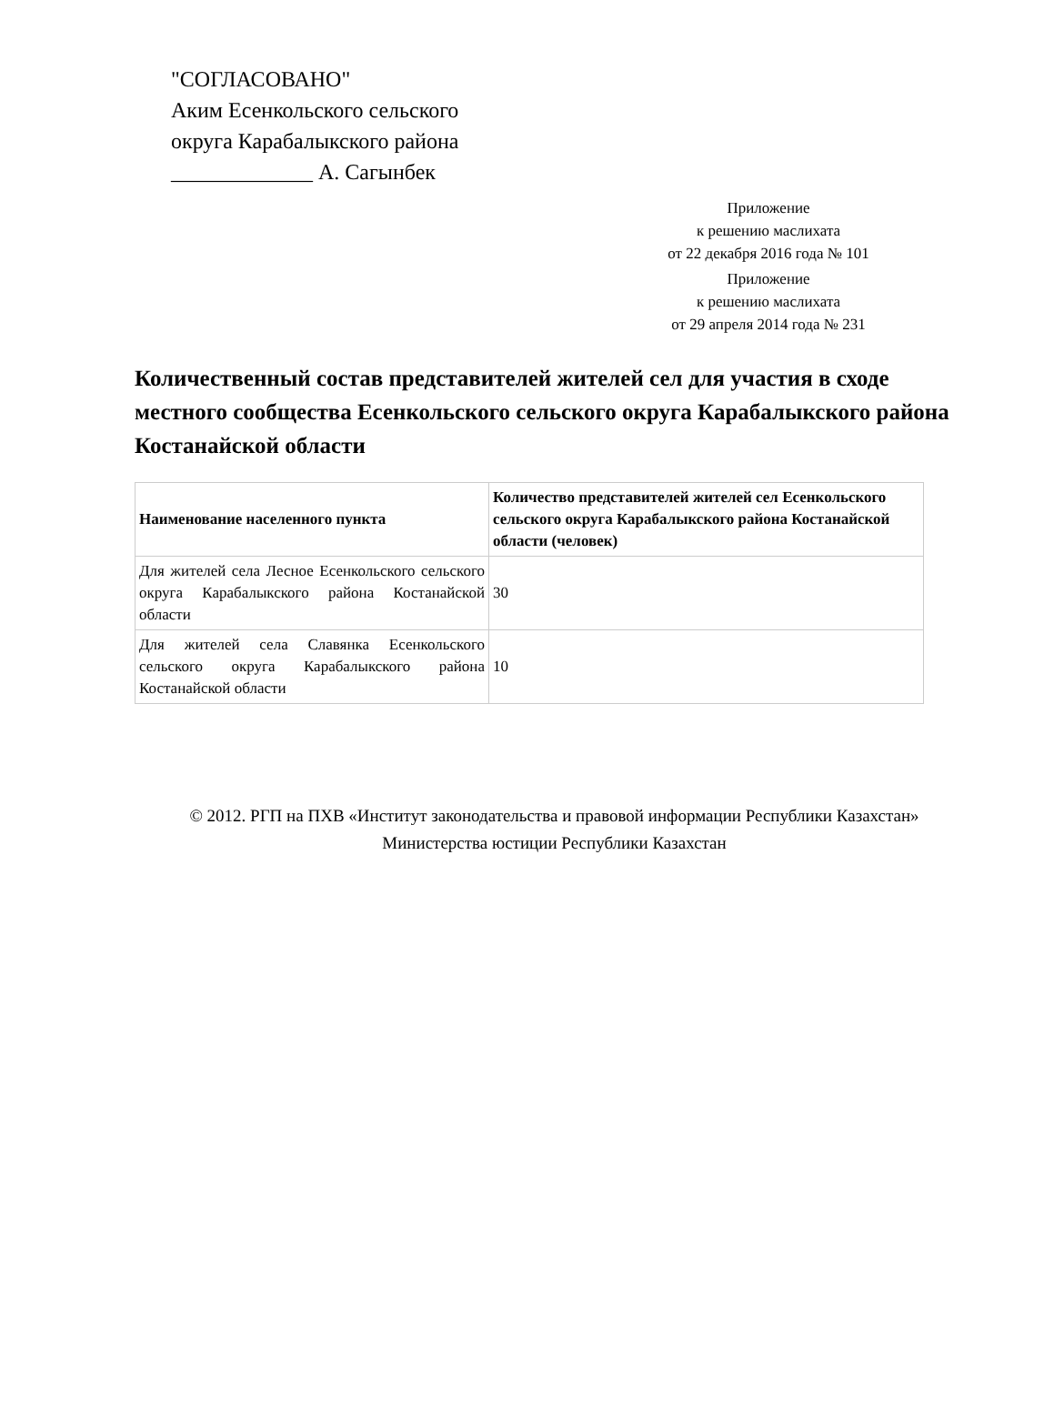"СОГЛАСОВАНО"
Аким Есенкольского сельского
округа Карабалыкского района
_____________ А. Сагынбек
Приложение
к решению маслихата
от 22 декабря 2016 года № 101
Приложение
к решению маслихата
от 29 апреля 2014 года № 231
Количественный состав представителей жителей сел для участия в сходе местного сообщества Есенкольского сельского округа Карабалыкского района Костанайской области
| Наименование населенного пункта | Количество представителей жителей сел Есенкольского сельского округа Карабалыкского района Костанайской области (человек) |
| --- | --- |
| Для жителей села Лесное Есенкольского сельского округа Карабалыкского района Костанайской области | 30 |
| Для жителей села Славянка Есенкольского сельского округа Карабалыкского района Костанайской области | 10 |
© 2012. РГП на ПХВ «Институт законодательства и правовой информации Республики Казахстан»
Министерства юстиции Республики Казахстан